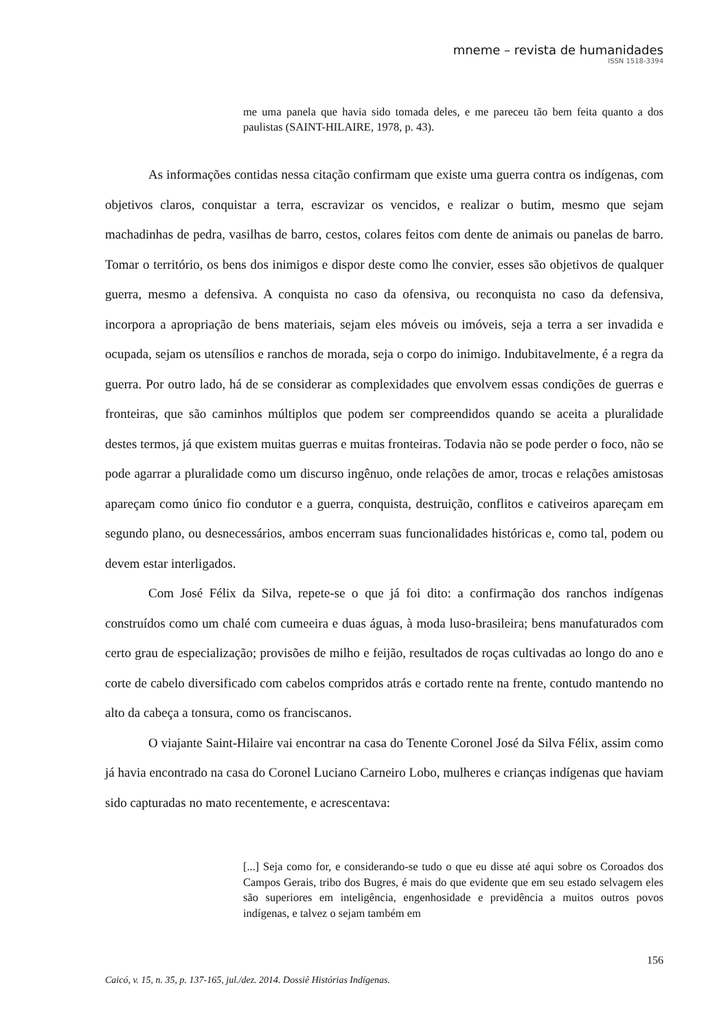mneme – revista de humanidades
ISSN 1518-3394
me uma panela que havia sido tomada deles, e me pareceu tão bem feita quanto a dos paulistas (SAINT-HILAIRE, 1978, p. 43).
As informações contidas nessa citação confirmam que existe uma guerra contra os indígenas, com objetivos claros, conquistar a terra, escravizar os vencidos, e realizar o butim, mesmo que sejam machadinhas de pedra, vasilhas de barro, cestos, colares feitos com dente de animais ou panelas de barro. Tomar o território, os bens dos inimigos e dispor deste como lhe convier, esses são objetivos de qualquer guerra, mesmo a defensiva. A conquista no caso da ofensiva, ou reconquista no caso da defensiva, incorpora a apropriação de bens materiais, sejam eles móveis ou imóveis, seja a terra a ser invadida e ocupada, sejam os utensílios e ranchos de morada, seja o corpo do inimigo. Indubitavelmente, é a regra da guerra. Por outro lado, há de se considerar as complexidades que envolvem essas condições de guerras e fronteiras, que são caminhos múltiplos que podem ser compreendidos quando se aceita a pluralidade destes termos, já que existem muitas guerras e muitas fronteiras. Todavia não se pode perder o foco, não se pode agarrar a pluralidade como um discurso ingênuo, onde relações de amor, trocas e relações amistosas apareçam como único fio condutor e a guerra, conquista, destruição, conflitos e cativeiros apareçam em segundo plano, ou desnecessários, ambos encerram suas funcionalidades históricas e, como tal, podem ou devem estar interligados.
Com José Félix da Silva, repete-se o que já foi dito: a confirmação dos ranchos indígenas construídos como um chalé com cumeeira e duas águas, à moda luso-brasileira; bens manufaturados com certo grau de especialização; provisões de milho e feijão, resultados de roças cultivadas ao longo do ano e corte de cabelo diversificado com cabelos compridos atrás e cortado rente na frente, contudo mantendo no alto da cabeça a tonsura, como os franciscanos.
O viajante Saint-Hilaire vai encontrar na casa do Tenente Coronel José da Silva Félix, assim como já havia encontrado na casa do Coronel Luciano Carneiro Lobo, mulheres e crianças indígenas que haviam sido capturadas no mato recentemente, e acrescentava:
[...] Seja como for, e considerando-se tudo o que eu disse até aqui sobre os Coroados dos Campos Gerais, tribo dos Bugres, é mais do que evidente que em seu estado selvagem eles são superiores em inteligência, engenhosidade e previdência a muitos outros povos indígenas, e talvez o sejam também em
156
Caicó, v. 15, n. 35, p. 137-165, jul./dez. 2014. Dossiê Histórias Indígenas.